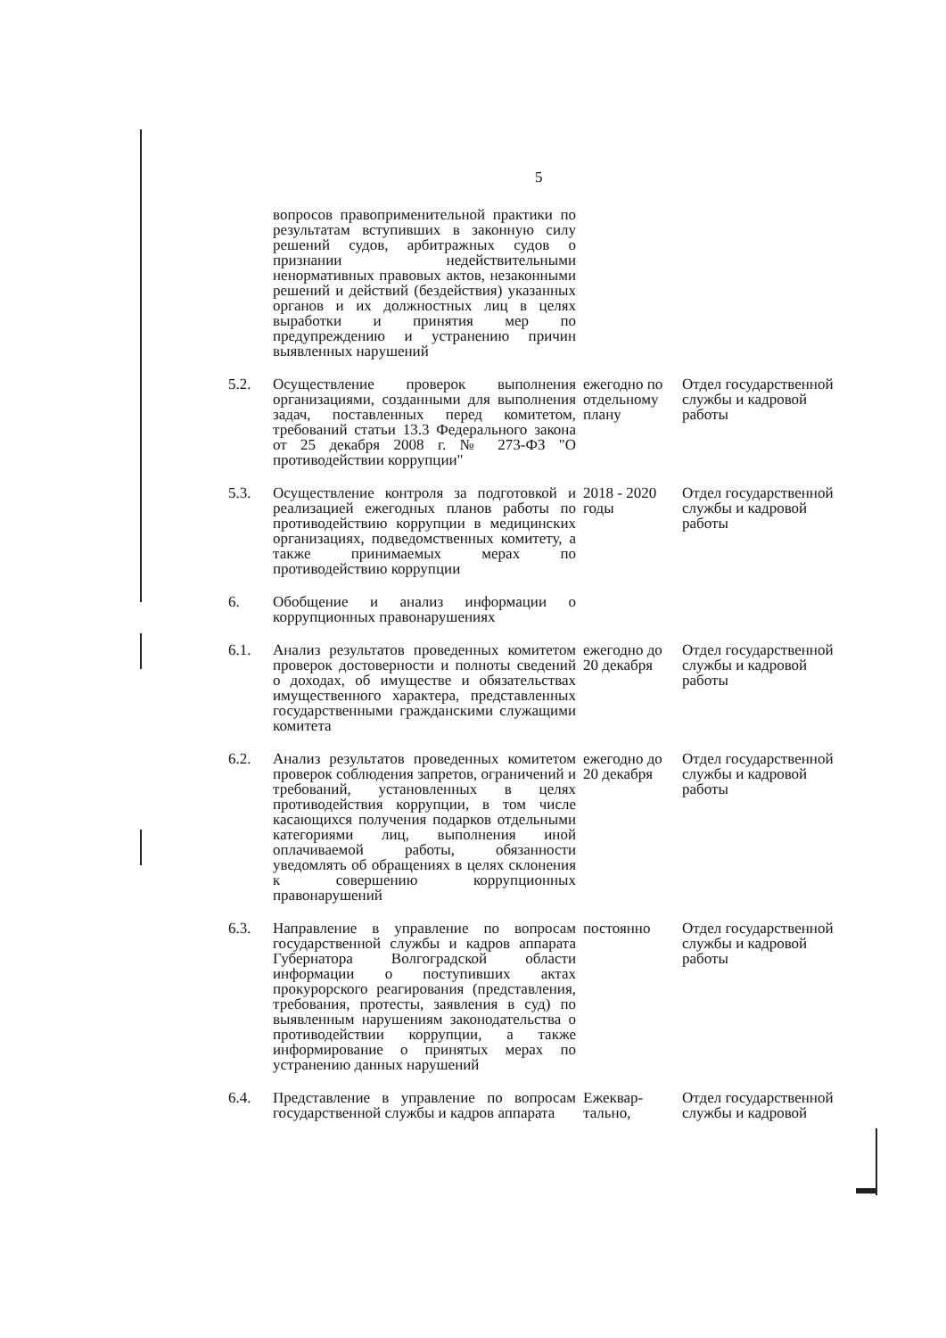5
| | вопросов правоприменительной практики по результатам вступивших в законную силу решений судов, арбитражных судов о признании недействительными ненормативных правовых актов, незаконными решений и действий (бездействия) указанных органов и их должностных лиц в целях выработки и принятия мер по предупреждению и устранению причин выявленных нарушений | | |
| 5.2. | Осуществление проверок выполнения организациями, созданными для выполнения задач, поставленных перед комитетом, требований статьи 13.3 Федерального закона от 25 декабря 2008 г. № 273-ФЗ "О противодействии коррупции" | ежегодно по отдельному плану | Отдел государственной службы и кадровой работы |
| 5.3. | Осуществление контроля за подготовкой и реализацией ежегодных планов работы по противодействию коррупции в медицинских организациях, подведомственных комитету, а также принимаемых мерах по противодействию коррупции | 2018 - 2020 годы | Отдел государственной службы и кадровой работы |
| 6. | Обобщение и анализ информации о коррупционных правонарушениях | | |
| 6.1. | Анализ результатов проведенных комитетом проверок достоверности и полноты сведений о доходах, об имуществе и обязательствах имущественного характера, представленных государственными гражданскими служащими комитета | ежегодно до 20 декабря | Отдел государственной службы и кадровой работы |
| 6.2. | Анализ результатов проведенных комитетом проверок соблюдения запретов, ограничений и требований, установленных в целях противодействия коррупции, в том числе касающихся получения подарков отдельными категориями лиц, выполнения иной оплачиваемой работы, обязанности уведомлять об обращениях в целях склонения к совершению коррупционных правонарушений | ежегодно до 20 декабря | Отдел государственной службы и кадровой работы |
| 6.3. | Направление в управление по вопросам государственной службы и кадров аппарата Губернатора Волгоградской области информации о поступивших актах прокурорского реагирования (представления, требования, протесты, заявления в суд) по выявленным нарушениям законодательства о противодействии коррупции, а также информирование о принятых мерах по устранению данных нарушений | постоянно | Отдел государственной службы и кадровой работы |
| 6.4. | Представление в управление по вопросам государственной службы и кадров аппарата | Ежеквар-тально, | Отдел государственной службы и кадровой |